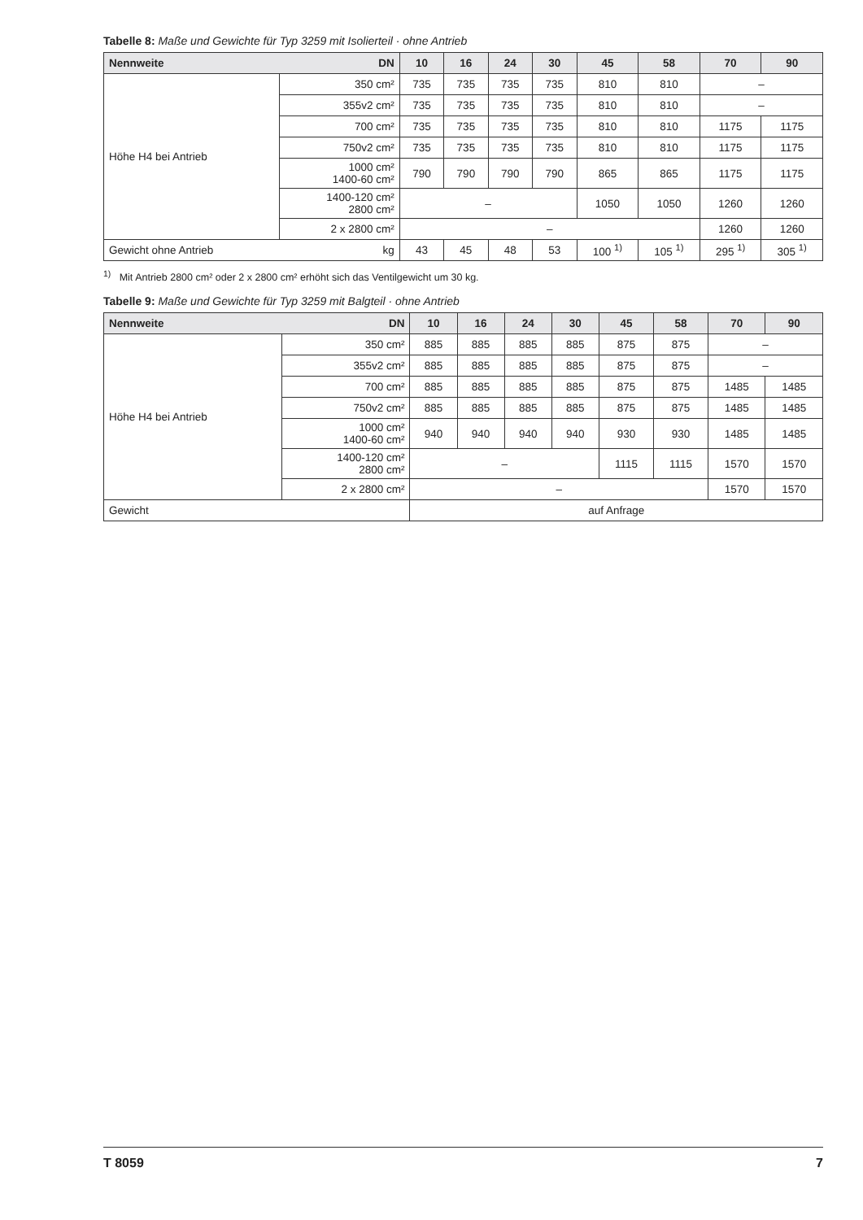Tabelle 8: Maße und Gewichte für Typ 3259 mit Isolierteil · ohne Antrieb
| Nennweite | DN | 10 | 16 | 24 | 30 | 45 | 58 | 70 | 90 |
| --- | --- | --- | --- | --- | --- | --- | --- | --- | --- |
| Höhe H4 bei Antrieb | 350 cm² | 735 | 735 | 735 | 735 | 810 | 810 | – | |
| | 355v2 cm² | 735 | 735 | 735 | 735 | 810 | 810 | – | |
| | 700 cm² | 735 | 735 | 735 | 735 | 810 | 810 | 1175 | 1175 |
| | 750v2 cm² | 735 | 735 | 735 | 735 | 810 | 810 | 1175 | 1175 |
| | 1000 cm² 1400-60 cm² | 790 | 790 | 790 | 790 | 865 | 865 | 1175 | 1175 |
| | 1400-120 cm² 2800 cm² | – | | | | 1050 | 1050 | 1260 | 1260 |
| | 2 x 2800 cm² | – | | | | | | 1260 | 1260 |
| Gewicht ohne Antrieb | kg | 43 | 45 | 48 | 53 | 100 <sup>1)</sup> | 105 <sup>1)</sup> | 295 <sup>1)</sup> | 305 <sup>1)</sup> |
<sup>1)</sup> Mit Antrieb 2800 cm² oder 2 x 2800 cm² erhöht sich das Ventilgewicht um 30 kg.
Tabelle 9: Maße und Gewichte für Typ 3259 mit Balgteil · ohne Antrieb
| Nennweite | DN | 10 | 16 | 24 | 30 | 45 | 58 | 70 | 90 |
| --- | --- | --- | --- | --- | --- | --- | --- | --- | --- |
| Höhe H4 bei Antrieb | 350 cm² | 885 | 885 | 885 | 885 | 875 | 875 | – | |
| | 355v2 cm² | 885 | 885 | 885 | 885 | 875 | 875 | – | |
| | 700 cm² | 885 | 885 | 885 | 885 | 875 | 875 | 1485 | 1485 |
| | 750v2 cm² | 885 | 885 | 885 | 885 | 875 | 875 | 1485 | 1485 |
| | 1000 cm² 1400-60 cm² | 940 | 940 | 940 | 940 | 930 | 930 | 1485 | 1485 |
| | 1400-120 cm² 2800 cm² | – | | | | 1115 | 1115 | 1570 | 1570 |
| | 2 x 2800 cm² | – | | | | | | 1570 | 1570 |
| Gewicht | | auf Anfrage | | | | | | | |
T 8059 7